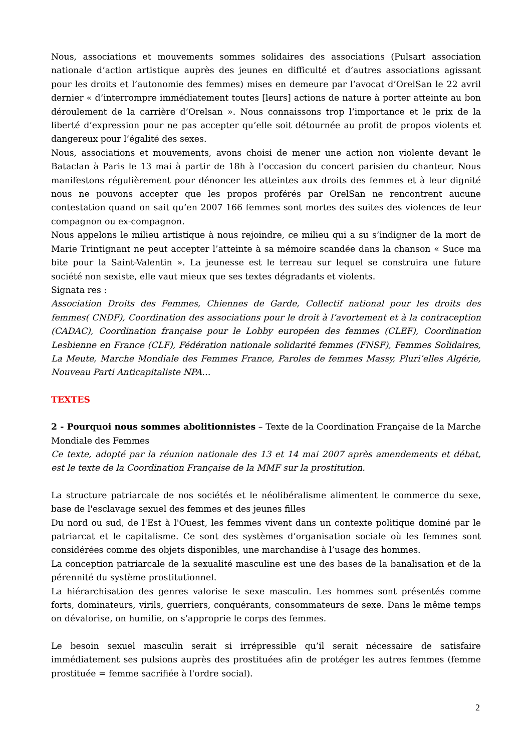Nous, associations et mouvements sommes solidaires des associations (Pulsart association nationale d’action artistique auprès des jeunes en difficulté et d’autres associations agissant pour les droits et l’autonomie des femmes) mises en demeure par l’avocat d’OrelSan le 22 avril dernier « d’interrompre immédiatement toutes [leurs] actions de nature à porter atteinte au bon déroulement de la carrière d’Orelsan ». Nous connaissons trop l’importance et le prix de la liberté d’expression pour ne pas accepter qu’elle soit détournée au profit de propos violents et dangereux pour l’égalité des sexes.
Nous, associations et mouvements, avons choisi de mener une action non violente devant le Bataclan à Paris le 13 mai à partir de 18h à l’occasion du concert parisien du chanteur. Nous manifestons régulièrement pour dénoncer les atteintes aux droits des femmes et à leur dignité nous ne pouvons accepter que les propos proférés par OrelSan ne rencontrent aucune contestation quand on sait qu’en 2007 166 femmes sont mortes des suites des violences de leur compagnon ou ex-compagnon.
Nous appelons le milieu artistique à nous rejoindre, ce milieu qui a su s’indigner de la mort de Marie Trintignant ne peut accepter l’atteinte à sa mémoire scandée dans la chanson « Suce ma bite pour la Saint-Valentin ». La jeunesse est le terreau sur lequel se construira une future société non sexiste, elle vaut mieux que ses textes dégradants et violents.
Signata res :
Association Droits des Femmes, Chiennes de Garde, Collectif national pour les droits des femmes( CNDF), Coordination des associations pour le droit à l’avortement et à la contraception (CADAC), Coordination française pour le Lobby européen des femmes (CLEF), Coordination Lesbienne en France (CLF), Fédération nationale solidarité femmes (FNSF), Femmes Solidaires, La Meute, Marche Mondiale des Femmes France, Paroles de femmes Massy, Pluri’elles Algérie, Nouveau Parti Anticapitaliste NPA…
TEXTES
2 - Pourquoi nous sommes abolitionnistes – Texte de la Coordination Française de la Marche Mondiale des Femmes
Ce texte, adopté par la réunion nationale des 13 et 14 mai 2007 après amendements et débat, est le texte de la Coordination Française de la MMF sur la prostitution.
La structure patriarcale de nos sociétés et le néolibéralisme alimentent le commerce du sexe, base de l'esclavage sexuel des femmes et des jeunes filles
Du nord ou sud, de l'Est à l'Ouest, les femmes vivent dans un contexte politique dominé par le patriarcat et le capitalisme. Ce sont des systèmes d’organisation sociale où les femmes sont considérées comme des objets disponibles, une marchandise à l’usage des hommes.
La conception patriarcale de la sexualité masculine est une des bases de la banalisation et de la pérennité du système prostitutionnel.
La hiérarchisation des genres valorise le sexe masculin. Les hommes sont présentés comme forts, dominateurs, virils, guerriers, conquérants, consommateurs de sexe. Dans le même temps on dévalorise, on humilie, on s’approprie le corps des femmes.
Le besoin sexuel masculin serait si irrépressible qu’il serait nécessaire de satisfaire immédiatement ses pulsions auprès des prostituées afin de protéger les autres femmes (femme prostituée = femme sacrifiée à l'ordre social).
2